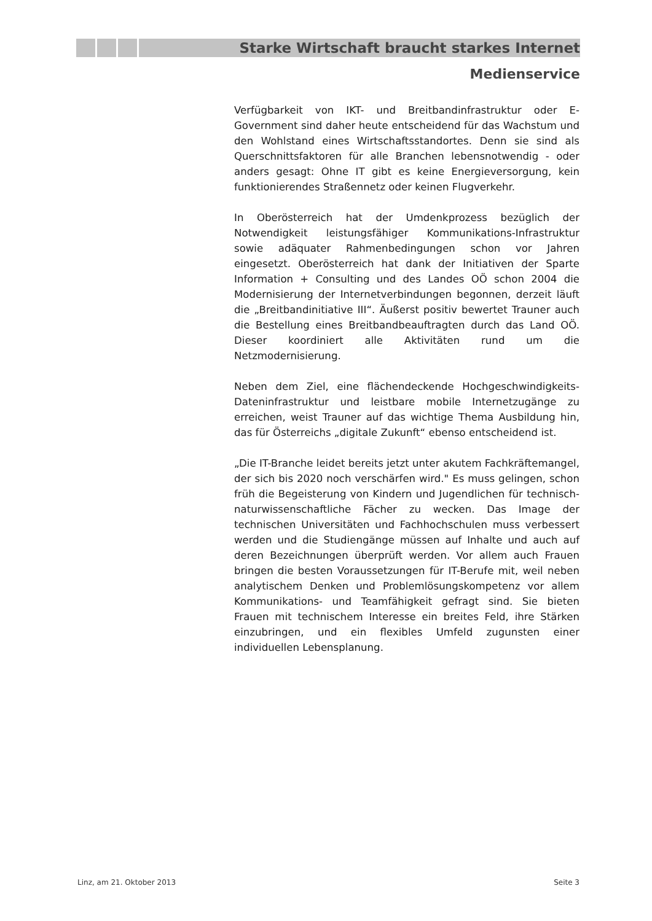Starke Wirtschaft braucht starkes Internet
Medienservice
Verfügbarkeit von IKT- und Breitbandinfrastruktur oder E-Government sind daher heute entscheidend für das Wachstum und den Wohlstand eines Wirtschaftsstandortes. Denn sie sind als Querschnittsfaktoren für alle Branchen lebensnotwendig - oder anders gesagt: Ohne IT gibt es keine Energieversorgung, kein funktionierendes Straßennetz oder keinen Flugverkehr.
In Oberösterreich hat der Umdenkprozess bezüglich der Notwendigkeit leistungsfähiger Kommunikations-Infrastruktur sowie adäquater Rahmenbedingungen schon vor Jahren eingesetzt. Oberösterreich hat dank der Initiativen der Sparte Information + Consulting und des Landes OÖ schon 2004 die Modernisierung der Internetverbindungen begonnen, derzeit läuft die „Breitbandinitiative III“. Äußerst positiv bewertet Trauner auch die Bestellung eines Breitbandbeauftragten durch das Land OÖ. Dieser koordiniert alle Aktivitäten rund um die Netzmodernisierung.
Neben dem Ziel, eine flächendeckende Hochgeschwindigkeits-Dateninfrastruktur und leistbare mobile Internetzugänge zu erreichen, weist Trauner auf das wichtige Thema Ausbildung hin, das für Österreichs „digitale Zukunft“ ebenso entscheidend ist.
„Die IT-Branche leidet bereits jetzt unter akutem Fachkräftemangel, der sich bis 2020 noch verschärfen wird." Es muss gelingen, schon früh die Begeisterung von Kindern und Jugendlichen für technisch-naturwissenschaftliche Fächer zu wecken. Das Image der technischen Universitäten und Fachhochschulen muss verbessert werden und die Studiengänge müssen auf Inhalte und auch auf deren Bezeichnungen überprüft werden. Vor allem auch Frauen bringen die besten Voraussetzungen für IT-Berufe mit, weil neben analytischem Denken und Problemlösungskompetenz vor allem Kommunikations- und Teamfähigkeit gefragt sind. Sie bieten Frauen mit technischem Interesse ein breites Feld, ihre Stärken einzubringen, und ein flexibles Umfeld zugunsten einer individuellen Lebensplanung.
Linz, am 21. Oktober 2013 Seite 3